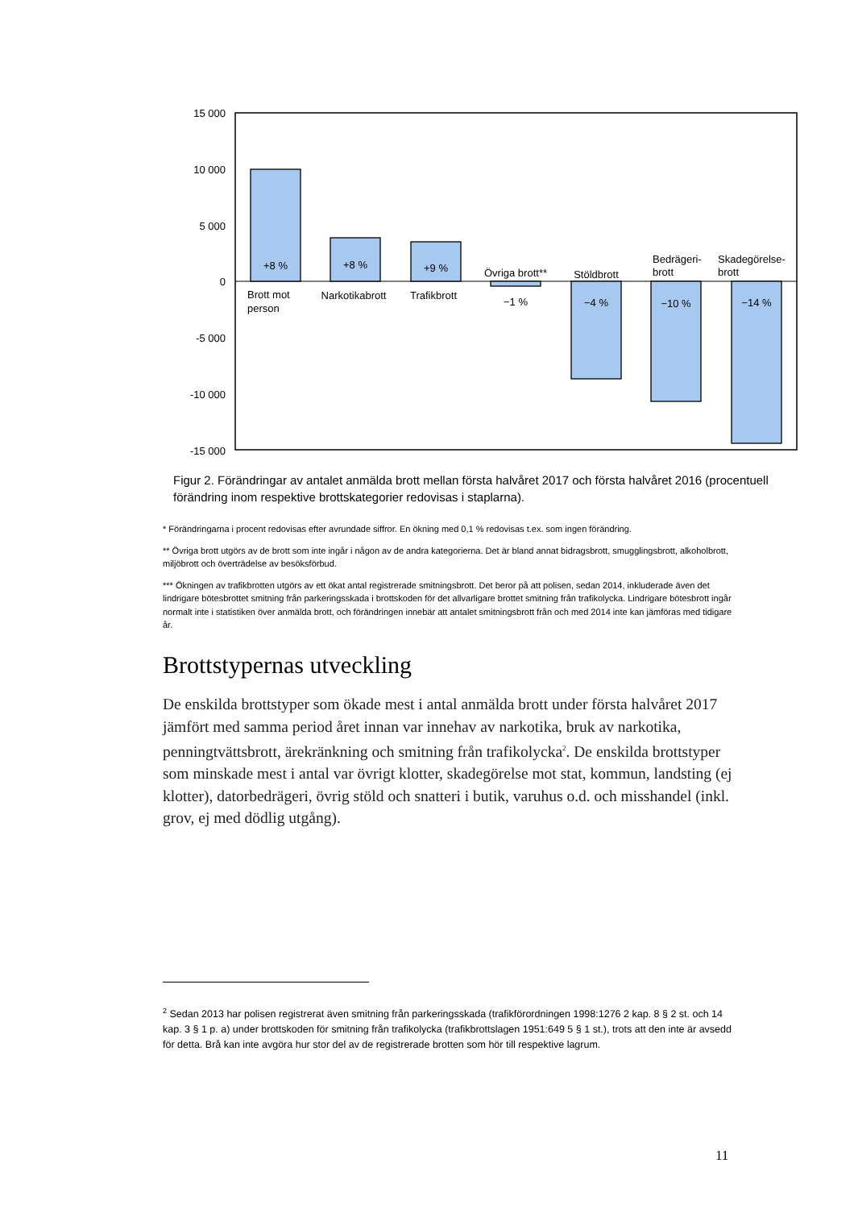15 000
10 000
5 000
0
-5 000
-10 000
-15 000
+8 %
+8 %
+9 %
−1 %
−4 %
−10 %
−14 %
Övriga brott**
Stöldbrott
Narkotikabrott
Trafikbrott
Brott mot
person
Bedrägeri-
brott
Skadegörelse-
brott
Figur 2. Förändringar av antalet anmälda brott mellan första halvåret 2017 och första halvåret 2016 (procentuell förändring inom respektive brottskategorier redovisas i staplarna).
* Förändringarna i procent redovisas efter avrundade siffror. En ökning med 0,1 % redovisas t.ex. som ingen förändring.
** Övriga brott utgörs av de brott som inte ingår i någon av de andra kategorierna. Det är bland annat bidragsbrott, smugglingsbrott, alkoholbrott, miljöbrott och överträdelse av besöksförbud.
*** Ökningen av trafikbrotten utgörs av ett ökat antal registrerade smitningsbrott. Det beror på att polisen, sedan 2014, inkluderade även det lindrigare bötesbrottet smitning från parkeringsskada i brottskoden för det allvarligare brottet smitning från trafikolycka. Lindrigare bötesbrott ingår normalt inte i statistiken över anmälda brott, och förändringen innebär att antalet smitningsbrott från och med 2014 inte kan jämföras med tidigare år.
Brottstypernas utveckling
De enskilda brottstyper som ökade mest i antal anmälda brott under första halvåret 2017 jämfört med samma period året innan var innehav av narkotika, bruk av narkotika, penningtvättsbrott, ärekränkning och smitning från trafikolycka<sup>2</sup>. De enskilda brottstyper som minskade mest i antal var övrigt klotter, skadegörelse mot stat, kommun, landsting (ej klotter), datorbedrägeri, övrig stöld och snatteri i butik, varuhus o.d. och misshandel (inkl. grov, ej med dödlig utgång).
<sup>2</sup> Sedan 2013 har polisen registrerat även smitning från parkeringsskada (trafikförordningen 1998:1276 2 kap. 8 § 2 st. och 14 kap. 3 § 1 p. a) under brottskoden för smitning från trafikolycka (trafikbrottslagen 1951:649 5 § 1 st.), trots att den inte är avsedd för detta. Brå kan inte avgöra hur stor del av de registrerade brotten som hör till respektive lagrum.
11